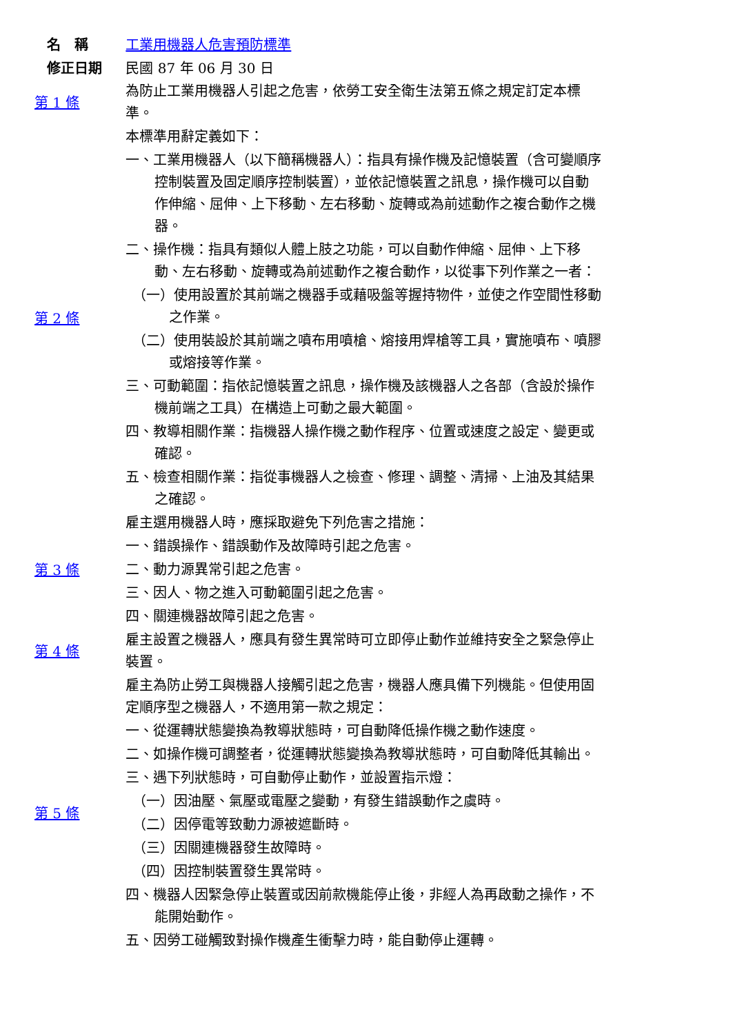名　稱 工業用機器人危害預防標準
修正日期 民國 87 年 06 月 30 日
| 第 1 條 | 為防止工業用機器人引起之危害，依勞工安全衛生法第五條之規定訂定本標準。 |
| 第 2 條 | 本標準用辭定義如下： 一、工業用機器人（以下簡稱機器人）：指具有操作機及記憶裝置（含可變順序控制裝置及固定順序控制裝置），並依記憶裝置之訊息，操作機可以自動作伸縮、屈伸、上下移動、左右移動、旋轉或為前述動作之複合動作之機器。 二、操作機：指具有類似人體上肢之功能，可以自動作伸縮、屈伸、上下移動、左右移動、旋轉或為前述動作之複合動作，以從事下列作業之一者： （一）使用設置於其前端之機器手或藉吸盤等握持物件，並使之作空間性移動之作業。 （二）使用裝設於其前端之噴布用噴槍、熔接用焊槍等工具，實施噴布、噴膠或熔接等作業。 三、可動範圍：指依記憶裝置之訊息，操作機及該機器人之各部（含設於操作機前端之工具）在構造上可動之最大範圍。 四、教導相關作業：指機器人操作機之動作程序、位置或速度之設定、變更或確認。 五、檢查相關作業：指從事機器人之檢查、修理、調整、清掃、上油及其結果之確認。 |
| 第 3 條 | 雇主選用機器人時，應採取避免下列危害之措施： 一、錯誤操作、錯誤動作及故障時引起之危害。 二、動力源異常引起之危害。 三、因人、物之進入可動範圍引起之危害。 四、關連機器故障引起之危害。 |
| 第 4 條 | 雇主設置之機器人，應具有發生異常時可立即停止動作並維持安全之緊急停止裝置。 |
| 第 5 條 | 雇主為防止勞工與機器人接觸引起之危害，機器人應具備下列機能。但使用固定順序型之機器人，不適用第一款之規定： 一、從運轉狀態變換為教導狀態時，可自動降低操作機之動作速度。 二、如操作機可調整者，從運轉狀態變換為教導狀態時，可自動降低其輸出。 三、遇下列狀態時，可自動停止動作，並設置指示燈： （一）因油壓、氣壓或電壓之變動，有發生錯誤動作之虞時。 （二）因停電等致動力源被遮斷時。 （三）因關連機器發生故障時。 （四）因控制裝置發生異常時。 四、機器人因緊急停止裝置或因前款機能停止後，非經人為再啟動之操作，不能開始動作。 五、因勞工碰觸致對操作機產生衝擊力時，能自動停止運轉。 |